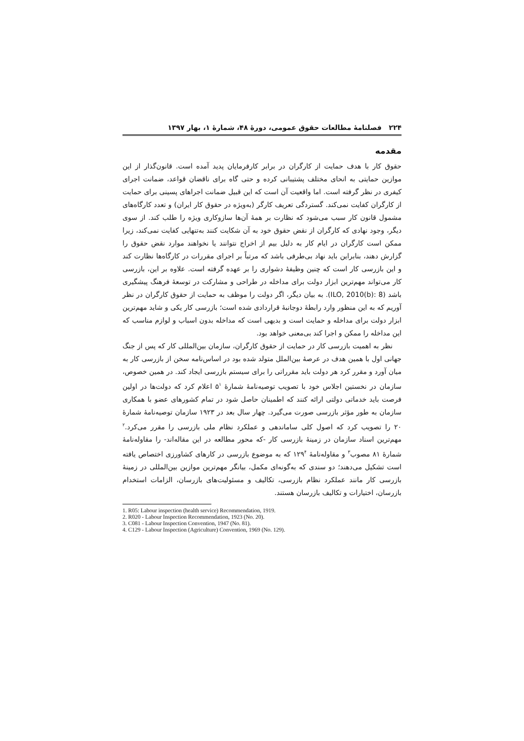۲۲۴ فصلنامهٔ مطالعات حقوق عمومی، دورهٔ ۴۸، شمارهٔ ۱، بهار ۱۳۹۷
مقدمه
حقوق کار با هدف حمایت از کارگران در برابر کارفرمایان پدید آمده است. قانون‌گذار از این موازین حمایتی به انحای مختلف پشتیبانی کرده و حتی گاه برای ناقضان قواعد، ضمانت اجرای کیفری در نظر گرفته است. اما واقعیت آن است که این قبیل ضمانت اجراهای پسینی برای حمایت از کارگران کفایت نمی‌کند. گستردگی تعریف کارگر (به‌ویژه در حقوق کار ایران) و تعدد کارگاه‌های مشمول قانون کار سبب می‌شود که نظارت بر همهٔ آن‌ها سازوکاری ویژه را طلب کند. از سوی دیگر، وجود نهادی که کارگران از نقض حقوق خود به آن شکایت کنند به‌تنهایی کفایت نمی‌کند، زیرا ممکن است کارگران در ایام کار به دلیل بیم از اخراج نتوانند یا نخواهند موارد نقض حقوق را گزارش دهند، بنابراین باید نهاد بی‌طرفی باشد که مرتباً بر اجرای مقررات در کارگاه‌ها نظارت کند و این بازرسی کار است که چنین وظیفهٔ دشواری را بر عهده گرفته است. علاوه بر این، بازرسی کار می‌تواند مهم‌ترین ابزار دولت برای مداخله در طراحی و مشارکت در توسعهٔ فرهنگ پیشگیری باشد (ILO, 2010(b): 8). به بیان دیگر، اگر دولت را موظف به حمایت از حقوق کارگران در نظر آوریم که به این منظور وارد رابطهٔ دوجانبهٔ قراردادی شده است؛ بازرسی کار یکی و شاید مهم‌ترین ابزار دولت برای مداخله و حمایت است و بدیهی است که مداخله بدون اسباب و لوازم مناسب که این مداخله را ممکن و اجرا کند بی‌معنی خواهد بود.
نظر به اهمیت بازرسی کار در حمایت از حقوق کارگران، سازمان بین‌المللی کار که پس از جنگ جهانی اول با همین هدف در عرصهٔ بین‌الملل متولد شده بود در اساس‌نامه سخن از بازرسی کار به میان آورد و مقرر کرد هر دولت باید مقرراتی را برای سیستم بازرسی ایجاد کند. در همین خصوص، سازمان در نخستین اجلاس خود با تصویب توصیه‌نامهٔ شمارهٔ ۵<sup>۱</sup> اعلام کرد که دولت‌ها در اولین فرصت باید خدماتی دولتی ارائه کنند که اطمینان حاصل شود در تمام کشورهای عضو با همکاری سازمان به طور مؤثر بازرسی صورت می‌گیرد. چهار سال بعد در ۱۹۲۳ سازمان توصیه‌نامهٔ شمارهٔ ۲۰ را تصویب کرد که اصول کلی ساماندهی و عملکرد نظام ملی بازرسی را مقرر می‌کرد.<sup>۲</sup> مهم‌ترین اسناد سازمان در زمینهٔ بازرسی کار -که محور مطالعه در این مقاله‌اند- را مقاوله‌نامهٔ شمارهٔ ۸۱ مصوب<sup>۳</sup> و مقاوله‌نامهٔ ۱۲۹<sup>۴</sup> که به موضوع بازرسی در کارهای کشاورزی اختصاص یافته است تشکیل می‌دهند؛ دو سندی که به‌گونه‌ای مکمل، بیانگر مهم‌ترین موازین بین‌المللی در زمینهٔ بازرسی کار مانند عملکرد نظام بازرسی، تکالیف و مسئولیت‌های بازرسان، الزامات استخدام بازرسان، اختیارات و تکالیف بازرسان هستند.
1. R05: Labour inspection (health service) Recommendation, 1919.
2. R020 - Labour Inspection Recommendation, 1923 (No. 20).
3. C081 - Labour Inspection Convention, 1947 (No. 81).
4. C129 - Labour Inspection (Agriculture) Convention, 1969 (No. 129).